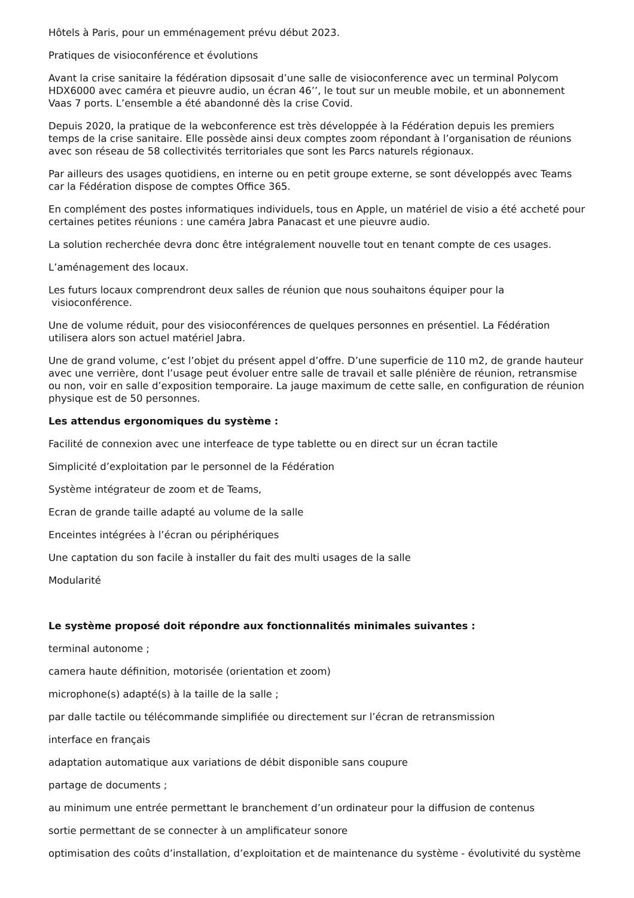Hôtels à Paris, pour un emménagement prévu début 2023.
Pratiques de visioconférence et évolutions
Avant la crise sanitaire la fédération dipsosait d’une salle de visioconference avec un terminal Polycom HDX6000 avec caméra et pieuvre audio, un écran 46’’, le tout sur un meuble mobile, et un abonnement Vaas 7 ports. L’ensemble a été abandonné dès la crise Covid.
Depuis 2020, la pratique de la webconference est très développée à la Fédération depuis les premiers temps de la crise sanitaire. Elle possède ainsi deux comptes zoom répondant à l’organisation de réunions avec son réseau de 58 collectivités territoriales que sont les Parcs naturels régionaux.
Par ailleurs des usages quotidiens, en interne ou en petit groupe externe, se sont développés avec Teams car la Fédération dispose de comptes Office 365.
En complément des postes informatiques individuels, tous en Apple, un matériel de visio a été accheté pour certaines petites réunions : une caméra Jabra Panacast et une pieuvre audio.
La solution recherchée devra donc être intégralement nouvelle tout en tenant compte de ces usages.
L’aménagement des locaux.
Les futurs locaux comprendront deux salles de réunion que nous souhaitons équiper pour la
visioconférence.
Une de volume réduit, pour des visioconférences de quelques personnes en présentiel. La Fédération utilisera alors son actuel matériel Jabra.
Une de grand volume, c’est l’objet du présent appel d’offre. D’une superficie de 110 m2, de grande hauteur avec une verrière, dont l’usage peut évoluer entre salle de travail et salle plénière de réunion, retransmise ou non, voir en salle d’exposition temporaire. La jauge maximum de cette salle, en configuration de réunion physique est de 50 personnes.
Les attendus ergonomiques du système :
Facilité de connexion avec une interfeace de type tablette ou en direct sur un écran tactile
Simplicité d’exploitation par le personnel de la Fédération
Système intégrateur de zoom et de Teams,
Ecran de grande taille adapté au volume de la salle
Enceintes intégrées à l’écran ou périphériques
Une captation du son facile à installer du fait des multi usages de la salle
Modularité
Le système proposé doit répondre aux fonctionnalités minimales suivantes :
terminal autonome ;
camera haute définition, motorisée (orientation et zoom)
microphone(s) adapté(s) à la taille de la salle ;
par dalle tactile ou télécommande simplifiée ou directement sur l’écran de retransmission
interface en français
adaptation automatique aux variations de débit disponible sans coupure
partage de documents ;
au minimum une entrée permettant le branchement d’un ordinateur pour la diffusion de contenus
sortie permettant de se connecter à un amplificateur sonore
optimisation des coûts d’installation, d’exploitation et de maintenance du système - évolutivité du système